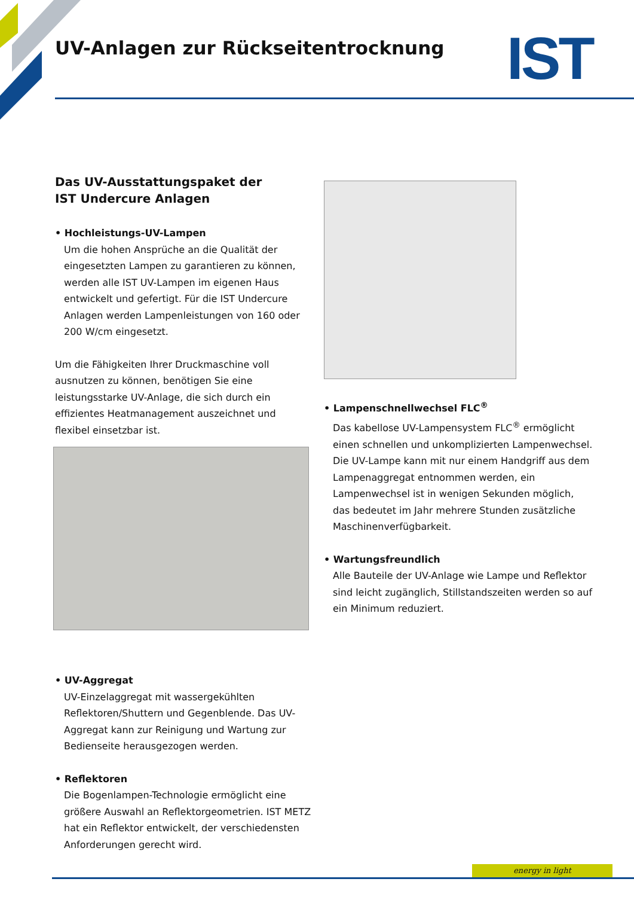UV-Anlagen zur Rückseitentrocknung
IST
Das UV-Ausstattungspaket der
IST Undercure Anlagen
• Hochleistungs-UV-Lampen
Um die hohen Ansprüche an die Qualität der eingesetzten Lampen zu garantieren zu können, werden alle IST UV-Lampen im eigenen Haus entwickelt und gefertigt. Für die IST Undercure Anlagen werden Lampenleistungen von 160 oder 200 W/cm eingesetzt.
Um die Fähigkeiten Ihrer Druckmaschine voll ausnutzen zu können, benötigen Sie eine leistungsstarke UV-Anlage, die sich durch ein effizientes Heatmanagement auszeichnet und flexibel einsetzbar ist.
• UV-Aggregat
UV-Einzelaggregat mit wassergekühlten Reflektoren/Shuttern und Gegenblende. Das UV-Aggregat kann zur Reinigung und Wartung zur Bedienseite herausgezogen werden.
• Reflektoren
Die Bogenlampen-Technologie ermöglicht eine größere Auswahl an Reflektorgeometrien. IST METZ hat ein Reflektor entwickelt, der verschiedensten Anforderungen gerecht wird.
• Lampenschnellwechsel FLC<sup>®</sup>
Das kabellose UV-Lampensystem FLC<sup>®</sup> ermöglicht einen schnellen und unkomplizierten Lampenwechsel. Die UV-Lampe kann mit nur einem Handgriff aus dem Lampenaggregat entnommen werden, ein Lampenwechsel ist in wenigen Sekunden möglich, das bedeutet im Jahr mehrere Stunden zusätzliche Maschinenverfügbarkeit.
• Wartungsfreundlich
Alle Bauteile der UV-Anlage wie Lampe und Reflektor sind leicht zugänglich, Stillstandszeiten werden so auf ein Minimum reduziert.
energy in light